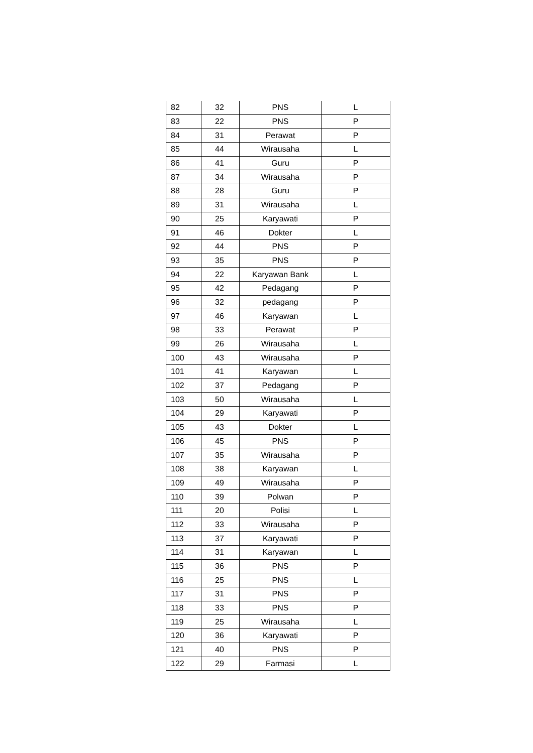| 82 | 32 | PNS | L |
| 83 | 22 | PNS | P |
| 84 | 31 | Perawat | P |
| 85 | 44 | Wirausaha | L |
| 86 | 41 | Guru | P |
| 87 | 34 | Wirausaha | P |
| 88 | 28 | Guru | P |
| 89 | 31 | Wirausaha | L |
| 90 | 25 | Karyawati | P |
| 91 | 46 | Dokter | L |
| 92 | 44 | PNS | P |
| 93 | 35 | PNS | P |
| 94 | 22 | Karyawan Bank | L |
| 95 | 42 | Pedagang | P |
| 96 | 32 | pedagang | P |
| 97 | 46 | Karyawan | L |
| 98 | 33 | Perawat | P |
| 99 | 26 | Wirausaha | L |
| 100 | 43 | Wirausaha | P |
| 101 | 41 | Karyawan | L |
| 102 | 37 | Pedagang | P |
| 103 | 50 | Wirausaha | L |
| 104 | 29 | Karyawati | P |
| 105 | 43 | Dokter | L |
| 106 | 45 | PNS | P |
| 107 | 35 | Wirausaha | P |
| 108 | 38 | Karyawan | L |
| 109 | 49 | Wirausaha | P |
| 110 | 39 | Polwan | P |
| 111 | 20 | Polisi | L |
| 112 | 33 | Wirausaha | P |
| 113 | 37 | Karyawati | P |
| 114 | 31 | Karyawan | L |
| 115 | 36 | PNS | P |
| 116 | 25 | PNS | L |
| 117 | 31 | PNS | P |
| 118 | 33 | PNS | P |
| 119 | 25 | Wirausaha | L |
| 120 | 36 | Karyawati | P |
| 121 | 40 | PNS | P |
| 122 | 29 | Farmasi | L |